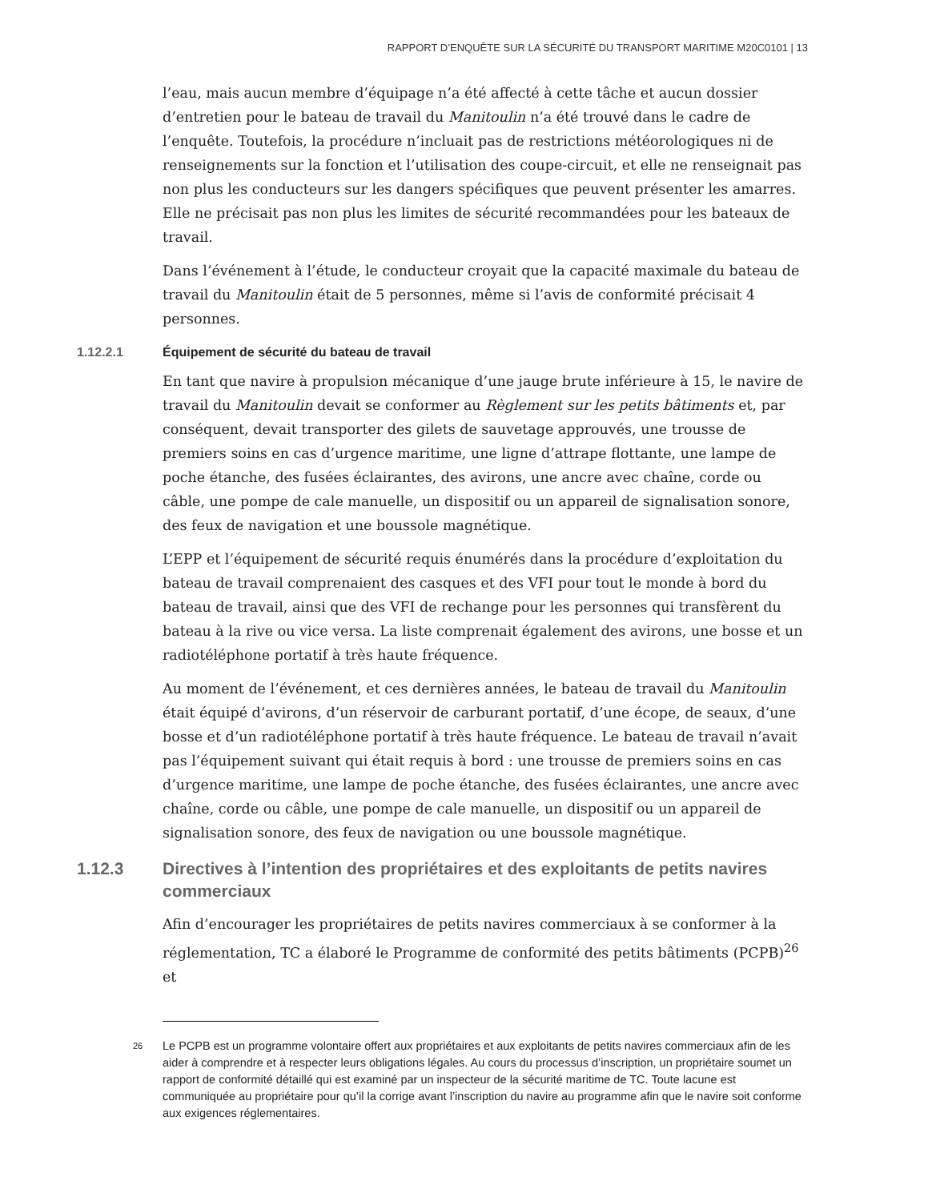RAPPORT D’ENQUÊTE SUR LA SÉCURITÉ DU TRANSPORT MARITIME M20C0101 | 13
l’eau, mais aucun membre d’équipage n’a été affecté à cette tâche et aucun dossier d’entretien pour le bateau de travail du Manitoulin n’a été trouvé dans le cadre de l’enquête. Toutefois, la procédure n’incluait pas de restrictions météorologiques ni de renseignements sur la fonction et l’utilisation des coupe-circuit, et elle ne renseignait pas non plus les conducteurs sur les dangers spécifiques que peuvent présenter les amarres. Elle ne précisait pas non plus les limites de sécurité recommandées pour les bateaux de travail.
Dans l’événement à l’étude, le conducteur croyait que la capacité maximale du bateau de travail du Manitoulin était de 5 personnes, même si l’avis de conformité précisait 4 personnes.
1.12.2.1 Équipement de sécurité du bateau de travail
En tant que navire à propulsion mécanique d’une jauge brute inférieure à 15, le navire de travail du Manitoulin devait se conformer au Règlement sur les petits bâtiments et, par conséquent, devait transporter des gilets de sauvetage approuvés, une trousse de premiers soins en cas d’urgence maritime, une ligne d’attrape flottante, une lampe de poche étanche, des fusées éclairantes, des avirons, une ancre avec chaîne, corde ou câble, une pompe de cale manuelle, un dispositif ou un appareil de signalisation sonore, des feux de navigation et une boussole magnétique.
L’EPP et l’équipement de sécurité requis énumérés dans la procédure d’exploitation du bateau de travail comprenaient des casques et des VFI pour tout le monde à bord du bateau de travail, ainsi que des VFI de rechange pour les personnes qui transfèrent du bateau à la rive ou vice versa. La liste comprenait également des avirons, une bosse et un radiotéléphone portatif à très haute fréquence.
Au moment de l’événement, et ces dernières années, le bateau de travail du Manitoulin était équipé d’avirons, d’un réservoir de carburant portatif, d’une écope, de seaux, d’une bosse et d’un radiotéléphone portatif à très haute fréquence. Le bateau de travail n’avait pas l’équipement suivant qui était requis à bord : une trousse de premiers soins en cas d’urgence maritime, une lampe de poche étanche, des fusées éclairantes, une ancre avec chaîne, corde ou câble, une pompe de cale manuelle, un dispositif ou un appareil de signalisation sonore, des feux de navigation ou une boussole magnétique.
1.12.3 Directives à l’intention des propriétaires et des exploitants de petits navires commerciaux
Afin d’encourager les propriétaires de petits navires commerciaux à se conformer à la réglementation, TC a élaboré le Programme de conformité des petits bâtiments (PCPB)<sup>26</sup> et
<sup>26</sup> Le PCPB est un programme volontaire offert aux propriétaires et aux exploitants de petits navires commerciaux afin de les aider à comprendre et à respecter leurs obligations légales. Au cours du processus d’inscription, un propriétaire soumet un rapport de conformité détaillé qui est examiné par un inspecteur de la sécurité maritime de TC. Toute lacune est communiquée au propriétaire pour qu’il la corrige avant l’inscription du navire au programme afin que le navire soit conforme aux exigences réglementaires.